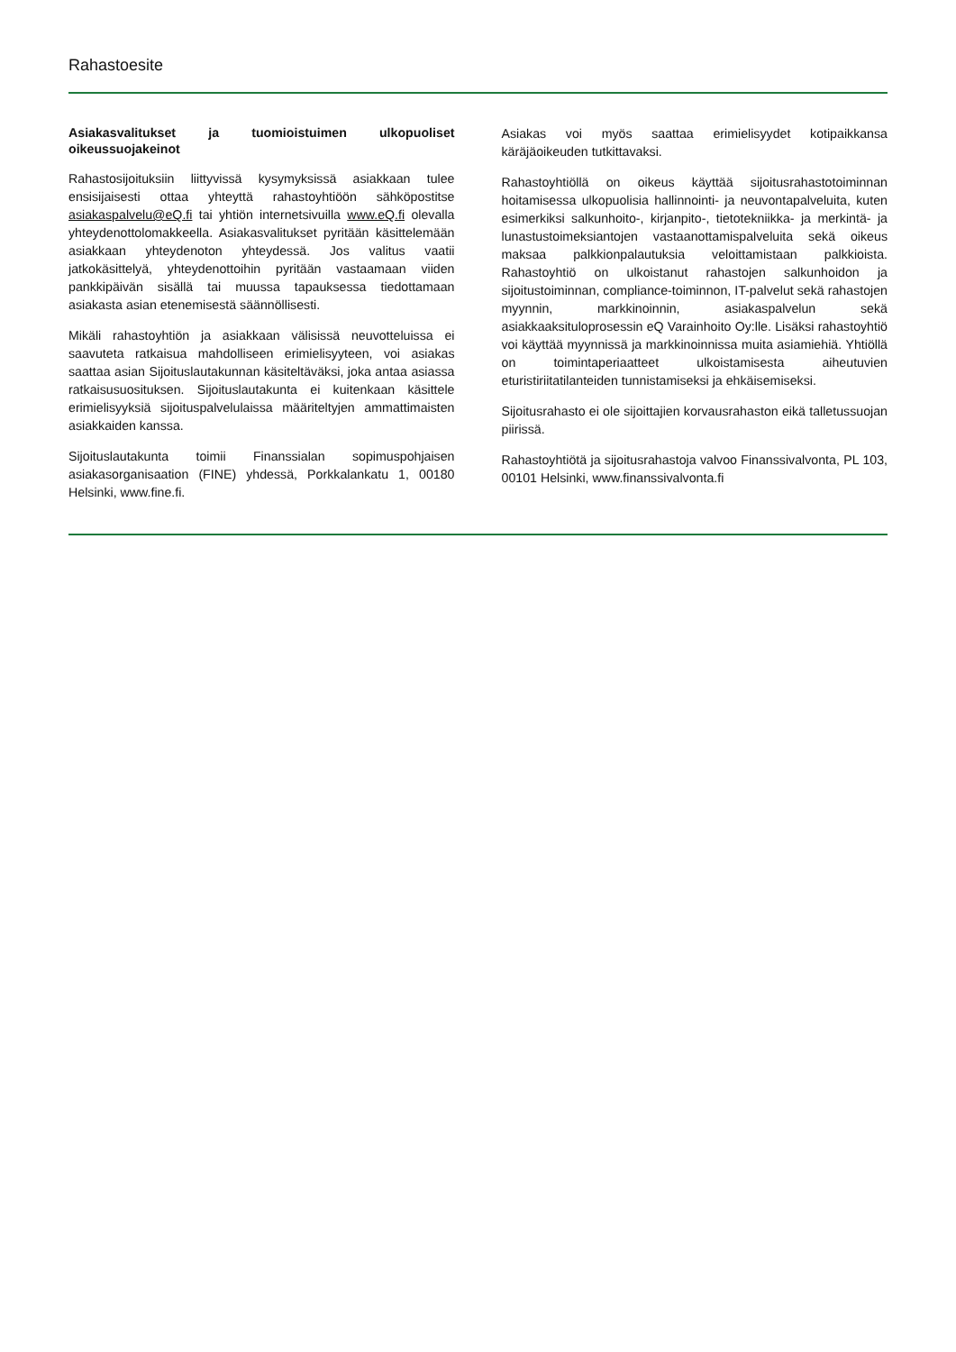Rahastoesite
Asiakasvalitukset ja tuomioistuimen ulkopuoliset oikeussuojakeinot
Rahastosijoituksiin liittyvissä kysymyksissä asiakkaan tulee ensisijaisesti ottaa yhteyttä rahastoyhtiöön sähköpostitse asiakaspalvelu@eQ.fi tai yhtiön internetsivuilla www.eQ.fi olevalla yhteydenottolomakkeella. Asiakasvalitukset pyritään käsittelemään asiakkaan yhteydenoton yhteydessä. Jos valitus vaatii jatkokäsittelyä, yhteydenottoihin pyritään vastaamaan viiden pankkipäivän sisällä tai muussa tapauksessa tiedottamaan asiakasta asian etenemisestä säännöllisesti.
Mikäli rahastoyhtiön ja asiakkaan välisissä neuvotteluissa ei saavuteta ratkaisua mahdolliseen erimielisyyteen, voi asiakas saattaa asian Sijoituslautakunnan käsiteltäväksi, joka antaa asiassa ratkaisusuosituksen. Sijoituslautakunta ei kuitenkaan käsittele erimielisyyksiä sijoituspalvelulaissa määriteltyjen ammattimaisten asiakkaiden kanssa.
Sijoituslautakunta toimii Finanssialan sopimuspohjaisen asiakasorganisaation (FINE) yhdessä, Porkkalankatu 1, 00180 Helsinki, www.fine.fi.
Asiakas voi myös saattaa erimielisyydet kotipaikkansa käräjäoikeuden tutkittavaksi.
Rahastoyhtiöllä on oikeus käyttää sijoitusrahastotoiminnan hoitamisessa ulkopuolisia hallinnointi- ja neuvontapalveluita, kuten esimerkiksi salkunhoito-, kirjanpito-, tietotekniikka- ja merkintä- ja lunastustoimeksiantojen vastaanottamispalveluita sekä oikeus maksaa palkkionpalautuksia veloittamistaan palkkioista. Rahastoyhtiö on ulkoistanut rahastojen salkunhoidon ja sijoitustoiminnan, compliance-toiminnon, IT-palvelut sekä rahastojen myynnin, markkinoinnin, asiakaspalvelun sekä asiakkaaksituloprosessin eQ Varainhoito Oy:lle. Lisäksi rahastoyhtiö voi käyttää myynnissä ja markkinoinnissa muita asiamiehiä. Yhtiöllä on toimintaperiaatteet ulkoistamisesta aiheutuvien eturistiriitatilanteiden tunnistamiseksi ja ehkäisemiseksi.
Sijoitusrahasto ei ole sijoittajien korvausrahaston eikä talletussuojan piirissä.
Rahastoyhtiötä ja sijoitusrahastoja valvoo Finanssivalvonta, PL 103, 00101 Helsinki, www.finanssivalvonta.fi